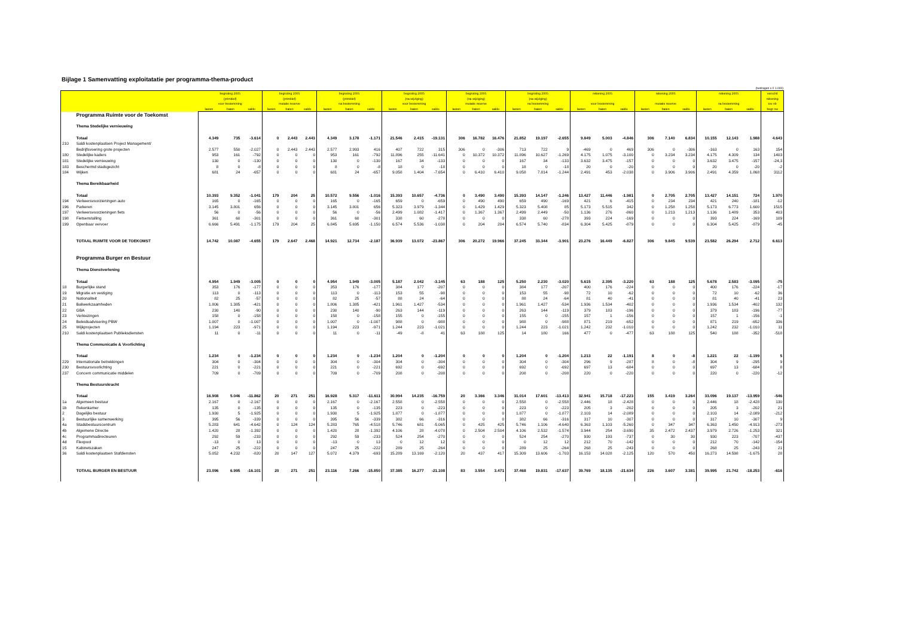Bijlage 1 Samenvatting exploitatatie per programma-thema-product
(bedragen x € 1.000)
| | | begroting 2005 | | | begroting 2005 | | | begroting 2005 | | | begroting 2005 | | | begroting 2005 | | | begroting 2005 | | | rekening 2005 | | | rekening 2005 | | | rekening 2005 | | | verschil |
| --- | --- | --- | --- | --- | --- | --- | --- | --- | --- | --- | --- | --- | --- | --- | --- | --- | --- | --- | --- | --- | --- | --- | --- | --- | --- | --- | --- | --- | --- |
| | | (primitief) | | | (primitief) | | | (primitief) | | | (na wijziging) | | | (na wijziging) | | | (na wijziging) | | | | | | | | | | | | rekening |
| | | voor bestemming | | | mutatie reserve | | | na bestemming | | | voor bestemming | | | mutatie reserve | | | na bestemming | | | voor bestemming | | | mutatie reserve | | | na bestemming | | | tov nb |
| | | lasten | baten | saldo | lasten | baten | saldo | lasten | baten | saldo | lasten | baten | saldo | lasten | baten | saldo | lasten | baten | saldo | lasten | baten | saldo | lasten | baten | saldo | lasten | baten | saldo | begr nw |
| | Programma Ruimte voor de Toekomst | | | | | | | | | | | | | | | | | | | | | | | | | | | | |
| | Thema Stedelijke vernieuwing | | | | | | | | | | | | | | | | | | | | | | | | | | | | |
| | Totaal | 4.349 | 735 | -3.614 | 0 | 2.443 | 2.443 | 4.349 | 3.178 | -1.171 | 21.546 | 2.415 | -19.131 | 306 | 16.782 | 16.476 | 21.852 | 19.197 | -2.655 | 9.849 | 5.003 | -4.846 | 306 | 7.140 | 6.834 | 10.155 | 12.143 | 1.988 | 4.643 |
| 210 | Saldi kostenplaatsen Project Management/ | | | | | | | | | | | | | | | | | | | | | | | | | | | | |
| | Bedrijfsvoering grote projecten | 2.577 | 550 | -2.027 | 0 | 2.443 | 2.443 | 2.577 | 2.993 | 416 | 407 | 722 | 315 | 306 | 0 | -306 | 713 | 722 | 9 | -469 | 0 | 469 | 306 | 0 | -306 | -163 | 0 | 163 | 154 |
| 180 | Stedelijke kaders | 953 | 161 | -792 | 0 | 0 | 0 | 953 | 161 | -792 | 11.896 | 255 | -11.641 | 0 | 10.372 | 10.372 | 11.896 | 10.627 | -1.269 | 4.175 | 1.075 | -3.100 | 0 | 3.234 | 3.234 | 4.175 | 4.309 | 134 | 1403 |
| 181 | Stedelijke vernieuwing | 130 | 0 | -130 | 0 | 0 | 0 | 130 | 0 | -130 | 167 | 34 | -133 | 0 | 0 | 0 | 167 | 34 | -133 | 3.632 | 3.475 | -157 | 0 | 0 | 0 | 3.632 | 3.475 | -157 | -24,3 |
| 183 | Beschermd stadsgezicht | 8 | 0 | -8 | 0 | 0 | 0 | 8 | 0 | -8 | 18 | 0 | -18 | 0 | 0 | 0 | 18 | 0 | -18 | 20 | 0 | -20 | 0 | 0 | 0 | 20 | 0 | -20 | -2 |
| 184 | Wijken | 681 | 24 | -657 | 0 | 0 | 0 | 681 | 24 | -657 | 9.058 | 1.404 | -7.654 | 0 | 6.410 | 6.410 | 9.058 | 7.814 | -1.244 | 2.491 | 453 | -2.038 | 0 | 3.906 | 3.906 | 2.491 | 4.359 | 1.868 | 3112 |
| | Thema Bereikbaarheid | | | | | | | | | | | | | | | | | | | | | | | | | | | | |
| | Totaal | 10.393 | 9.352 | -1.041 | 179 | 204 | 25 | 10.572 | 9.556 | -1.016 | 15.393 | 10.657 | -4.736 | 0 | 3.490 | 3.490 | 15.393 | 14.147 | -1.246 | 13.427 | 11.446 | -1.981 | 0 | 2.705 | 2.705 | 13.427 | 14.151 | 724 | 1.970 |
| 194 | Verkeersvoorzieningen auto | 165 | 0 | -165 | 0 | 0 | 0 | 165 | 0 | -165 | 659 | 0 | -659 | 0 | 490 | 490 | 659 | 490 | -169 | 421 | 6 | -415 | 0 | 234 | 234 | 421 | 240 | -181 | -12 |
| 196 | Parkeren | 3.145 | 3.801 | 656 | 0 | 0 | 0 | 3.145 | 3.801 | 656 | 5.323 | 3.979 | -1.344 | 0 | 1.429 | 1.429 | 5.323 | 5.408 | 85 | 5.173 | 5.515 | 342 | 0 | 1.258 | 1.258 | 5.173 | 6.773 | 1.600 | 1515 |
| 197 | Verkeersvoorzieningen fiets | 56 | 0 | -56 | 0 | 0 | 0 | 56 | 0 | -56 | 2.499 | 1.082 | -1.417 | 0 | 1.367 | 1.367 | 2.499 | 2.449 | -50 | 1.136 | 276 | -860 | 0 | 1.213 | 1.213 | 1.136 | 1.489 | 353 | 403 |
| 198 | Fietsenstalling | 361 | 60 | -301 | 0 | 0 | 0 | 361 | 60 | -301 | 338 | 60 | -278 | 0 | 0 | 0 | 338 | 60 | -278 | 393 | 224 | -169 | 0 | 0 | 0 | 393 | 224 | -169 | 109 |
| 199 | Openbaar vervoer | 6.666 | 5.491 | -1.175 | 179 | 204 | 25 | 6.845 | 5.695 | -1.150 | 6.574 | 5.536 | -1.038 | 0 | 204 | 204 | 6.574 | 5.740 | -834 | 6.304 | 5.425 | -879 | 0 | 0 | 0 | 6.304 | 5.425 | -879 | -45 |
| | TOTAAL RUIMTE VOOR DE TOEKOMST | 14.742 | 10.087 | -4.655 | 179 | 2.647 | 2.468 | 14.921 | 12.734 | -2.187 | 36.939 | 13.072 | -23.867 | 306 | 20.272 | 19.966 | 37.245 | 33.344 | -3.901 | 23.276 | 16.449 | -6.827 | 306 | 9.845 | 9.539 | 23.582 | 26.294 | 2.712 | 6.613 |
| | Programma Burger en Bestuur | | | | | | | | | | | | | | | | | | | | | | | | | | | | |
| | Thema Dienstverlening | | | | | | | | | | | | | | | | | | | | | | | | | | | | |
| | Totaal | 4.954 | 1.949 | -3.005 | 0 | 0 | 0 | 4.954 | 1.949 | -3.005 | 5.187 | 2.042 | -3.145 | 63 | 188 | 125 | 5.250 | 2.230 | -3.020 | 5.615 | 2.395 | -3.220 | 63 | 188 | 125 | 5.678 | 2.583 | -3.095 | -75 |
| 18 | Burgerlijke stand | 353 | 176 | -177 | 0 | 0 | 0 | 353 | 176 | -177 | 384 | 177 | -207 | 0 | 0 | 0 | 384 | 177 | -207 | 400 | 176 | -224 | 0 | 0 | 0 | 400 | 176 | -224 | -17 |
| 19 | Migratie en vestiging | 113 | 0 | -113 | 0 | 0 | 0 | 113 | 0 | -113 | 153 | 55 | -98 | 0 | 0 | 0 | 153 | 55 | -98 | 72 | 10 | -62 | 0 | 0 | 0 | 72 | 10 | -62 | 36 |
| 20 | Nationaliteit | 82 | 25 | -57 | 0 | 0 | 0 | 82 | 25 | -57 | 88 | 24 | -64 | 0 | 0 | 0 | 88 | 24 | -64 | 81 | 40 | -41 | 0 | 0 | 0 | 81 | 40 | -41 | 23 |
| 21 | Baliwerkzaamheden | 1.806 | 1.385 | -421 | 0 | 0 | 0 | 1.806 | 1.385 | -421 | 1.961 | 1.427 | -534 | 0 | 0 | 0 | 1.961 | 1.427 | -534 | 1.936 | 1.534 | -402 | 0 | 0 | 0 | 1.936 | 1.534 | -402 | 132 |
| 22 | GBA | 230 | 140 | -90 | 0 | 0 | 0 | 230 | 140 | -90 | 263 | 144 | -119 | 0 | 0 | 0 | 263 | 144 | -119 | 379 | 183 | -196 | 0 | 0 | 0 | 379 | 183 | -196 | -77 |
| 23 | Verkiezingen | 158 | 0 | -158 | 0 | 0 | 0 | 158 | 0 | -158 | 155 | 0 | -155 | 0 | 0 | 0 | 155 | 0 | -155 | 157 | 1 | -156 | 0 | 0 | 0 | 157 | 1 | -156 | -1 |
| 24 | Beleidsadvisering PBW | 1.007 | 0 | -1.007 | 0 | 0 | 0 | 1.007 | 0 | -1.007 | 988 | 0 | -988 | 0 | 0 | 0 | 988 | 0 | -988 | 871 | 219 | -652 | 0 | 0 | 0 | 871 | 219 | -652 | 336 |
| 25 | Wijkprojecten | 1.194 | 223 | -971 | 0 | 0 | 0 | 1.194 | 223 | -971 | 1.244 | 223 | -1.021 | 0 | 0 | 0 | 1.244 | 223 | -1.021 | 1.242 | 232 | -1.010 | 0 | 0 | 0 | 1.242 | 232 | -1.010 | 11 |
| 210 | Saldi kostenplaatsen Publieksdiensten | 11 | 0 | -11 | 0 | 0 | 0 | 11 | 0 | -11 | -49 | -8 | 41 | 63 | 188 | 125 | 14 | 180 | 166 | 477 | 0 | -477 | 63 | 188 | 125 | 540 | 188 | -352 | -518 |
| | Thema Communicatie & Voorlichting | | | | | | | | | | | | | | | | | | | | | | | | | | | | |
| | Totaal | 1.234 | 0 | -1.234 | 0 | 0 | 0 | 1.234 | 0 | -1.234 | 1.204 | 0 | -1.204 | 0 | 0 | 0 | 1.204 | 0 | -1.204 | 1.213 | 22 | -1.191 | 8 | 0 | -8 | 1.221 | 22 | -1.199 | 5 |
| 229 | Internationale betrekkingen | 304 | 0 | -304 | 0 | 0 | 0 | 304 | 0 | -304 | 304 | 0 | -304 | 0 | 0 | 0 | 304 | 0 | -304 | 296 | 9 | -287 | 8 | 0 | -8 | 304 | 9 | -295 | 9 |
| 230 | Bestuursvoorlichting | 221 | 0 | -221 | 0 | 0 | 0 | 221 | 0 | -221 | 692 | 0 | -692 | 0 | 0 | 0 | 692 | 0 | -692 | 697 | 13 | -684 | 0 | 0 | 0 | 697 | 13 | -684 | 8 |
| 237 | Concern communicatie middelen | 709 | 0 | -709 | 0 | 0 | 0 | 709 | 0 | -709 | 208 | 0 | -208 | 0 | 0 | 0 | 208 | 0 | -208 | 220 | 0 | -220 | 0 | 0 | 0 | 220 | 0 | -220 | -12 |
| | Thema Bestuurskracht | | | | | | | | | | | | | | | | | | | | | | | | | | | | |
| | Totaal | 16.908 | 5.046 | -11.862 | 20 | 271 | 251 | 16.928 | 5.317 | -11.611 | 30.994 | 14.235 | -16.759 | 20 | 3.366 | 3.346 | 31.014 | 17.601 | -13.413 | 32.941 | 15.718 | -17.223 | 155 | 3.419 | 3.264 | 33.096 | 19.137 | -13.959 | -546 |
| 1a | Algemeen bestuur | 2.167 | 0 | -2.167 | 0 | 0 | 0 | 2.167 | 0 | -2.167 | 2.558 | 0 | -2.558 | 0 | 0 | 0 | 2.558 | 0 | -2.558 | 2.446 | 18 | -2.428 | 0 | 0 | 0 | 2.446 | 18 | -2.428 | 130 |
| 1b | Rekenkamer | 135 | 0 | -135 | 0 | 0 | 0 | 135 | 0 | -135 | 223 | 0 | -223 | 0 | 0 | 0 | 223 | 0 | -223 | 205 | 3 | -202 | 0 | 0 | 0 | 205 | 3 | -202 | 21 |
| 2 | Dagelijks bestuur | 1.930 | 5 | -1.925 | 0 | 0 | 0 | 1.930 | 5 | -1.925 | 1.877 | 0 | -1.877 | 0 | 0 | 0 | 1.877 | 0 | -1.877 | 2.103 | 14 | -2.089 | 0 | 0 | 0 | 2.103 | 14 | -2.089 | -212 |
| 3 | Bestuurlijke samenwerking | 395 | 56 | -339 | 0 | 0 | 0 | 395 | 56 | -339 | 382 | 66 | -316 | 0 | 0 | 0 | 382 | 66 | -316 | 317 | 10 | -307 | 0 | 0 | 0 | 317 | 10 | -307 | 9 |
| 4a | Stadsbestuurscentrum | 5.283 | 641 | -4.642 | 0 | 124 | 124 | 5.283 | 765 | -4.518 | 5.746 | 681 | -5.065 | 0 | 425 | 425 | 5.746 | 1.106 | -4.640 | 6.363 | 1.103 | -5.260 | 0 | 347 | 347 | 6.363 | 1.450 | -4.913 | -273 |
| 4b | Algemene Directie | 1.420 | 28 | -1.392 | 0 | 0 | 0 | 1.420 | 28 | -1.392 | 4.106 | 28 | -4.078 | 0 | 2.504 | 2.504 | 4.106 | 2.532 | -1.574 | 3.944 | 254 | -3.690 | 35 | 2.472 | 2.437 | 3.979 | 2.726 | -1.253 | 321 |
| 4c | Programmadirecteuren | 292 | 59 | -233 | 0 | 0 | 0 | 292 | 59 | -233 | 524 | 254 | -270 | 0 | 0 | 0 | 524 | 254 | -270 | 930 | 193 | -737 | 0 | 30 | 30 | 930 | 223 | -707 | -437 |
| 4d | Flexpool | -13 | 0 | 13 | 0 | 0 | 0 | -13 | 0 | 13 | 0 | 12 | 12 | 0 | 0 | 0 | 0 | 12 | 12 | 212 | 70 | -142 | 0 | 0 | 0 | 212 | 70 | -142 | -154 |
| 15 | Kabinetszaken | 247 | 25 | -222 | 0 | 0 | 0 | 247 | 25 | -222 | 289 | 25 | -264 | 0 | 0 | 0 | 289 | 25 | -264 | 268 | 25 | -243 | 0 | 0 | 0 | 268 | 25 | -243 | 21 |
| 36 | Saldi kostenplaatsen Stafdiensten | 5.052 | 4.232 | -820 | 20 | 147 | 127 | 5.072 | 4.379 | -693 | 15.289 | 13.169 | -2.120 | 20 | 437 | 417 | 15.309 | 13.606 | -1.703 | 16.153 | 14.028 | -2.125 | 120 | 570 | 450 | 16.273 | 14.598 | -1.675 | 28 |
| | TOTAAL BURGER EN BESTUUR | 23.096 | 6.995 | -16.101 | 20 | 271 | 251 | 23.116 | 7.266 | -15.850 | 37.385 | 16.277 | -21.108 | 83 | 3.554 | 3.471 | 37.468 | 19.831 | -17.637 | 39.769 | 18.135 | -21.634 | 226 | 3.607 | 3.381 | 39.995 | 21.742 | -18.253 | -616 |